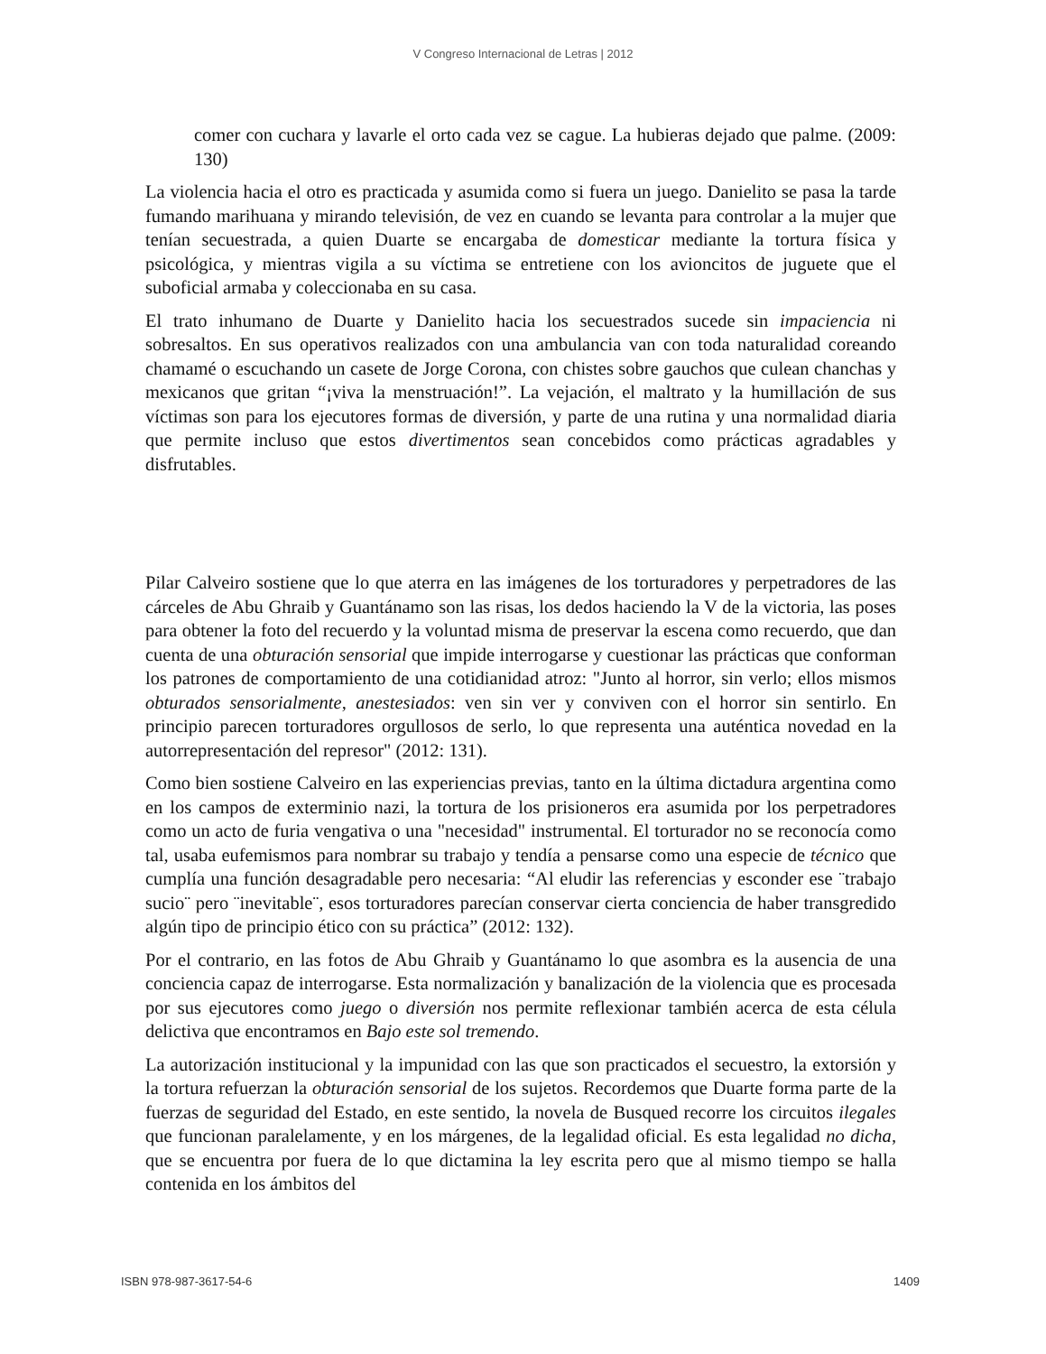V Congreso Internacional de Letras | 2012
comer con cuchara y lavarle el orto cada vez se cague. La hubieras dejado que palme. (2009: 130)
La violencia hacia el otro es practicada y asumida como si fuera un juego. Danielito se pasa la tarde fumando marihuana y mirando televisión, de vez en cuando se levanta para controlar a la mujer que tenían secuestrada, a quien Duarte se encargaba de domesticar mediante la tortura física y psicológica, y mientras vigila a su víctima se entretiene con los avioncitos de juguete que el suboficial armaba y coleccionaba en su casa.
El trato inhumano de Duarte y Danielito hacia los secuestrados sucede sin impaciencia ni sobresaltos. En sus operativos realizados con una ambulancia van con toda naturalidad coreando chamamé o escuchando un casete de Jorge Corona, con chistes sobre gauchos que culean chanchas y mexicanos que gritan “¡viva la menstruación!”. La vejación, el maltrato y la humillación de sus víctimas son para los ejecutores formas de diversión, y parte de una rutina y una normalidad diaria que permite incluso que estos divertimentos sean concebidos como prácticas agradables y disfrutables.
Pilar Calveiro sostiene que lo que aterra en las imágenes de los torturadores y perpetradores de las cárceles de Abu Ghraib y Guantánamo son las risas, los dedos haciendo la V de la victoria, las poses para obtener la foto del recuerdo y la voluntad misma de preservar la escena como recuerdo, que dan cuenta de una obturación sensorial que impide interrogarse y cuestionar las prácticas que conforman los patrones de comportamiento de una cotidianidad atroz: "Junto al horror, sin verlo; ellos mismos obturados sensorialmente, anestesiados: ven sin ver y conviven con el horror sin sentirlo. En principio parecen torturadores orgullosos de serlo, lo que representa una auténtica novedad en la autorrepresentación del represor" (2012: 131).
Como bien sostiene Calveiro en las experiencias previas, tanto en la última dictadura argentina como en los campos de exterminio nazi, la tortura de los prisioneros era asumida por los perpetradores como un acto de furia vengativa o una "necesidad" instrumental. El torturador no se reconocía como tal, usaba eufemismos para nombrar su trabajo y tendía a pensarse como una especie de técnico que cumplía una función desagradable pero necesaria: “Al eludir las referencias y esconder ese ¨trabajo sucio¨ pero ¨inevitable¨, esos torturadores parecían conservar cierta conciencia de haber transgredido algún tipo de principio ético con su práctica” (2012: 132).
Por el contrario, en las fotos de Abu Ghraib y Guantánamo lo que asombra es la ausencia de una conciencia capaz de interrogarse. Esta normalización y banalización de la violencia que es procesada por sus ejecutores como juego o diversión nos permite reflexionar también acerca de esta célula delictiva que encontramos en Bajo este sol tremendo.
La autorización institucional y la impunidad con las que son practicados el secuestro, la extorsión y la tortura refuerzan la obturación sensorial de los sujetos. Recordemos que Duarte forma parte de la fuerzas de seguridad del Estado, en este sentido, la novela de Busqued recorre los circuitos ilegales que funcionan paralelamente, y en los márgenes, de la legalidad oficial. Es esta legalidad no dicha, que se encuentra por fuera de lo que dictamina la ley escrita pero que al mismo tiempo se halla contenida en los ámbitos del
ISBN 978-987-3617-54-6 1409